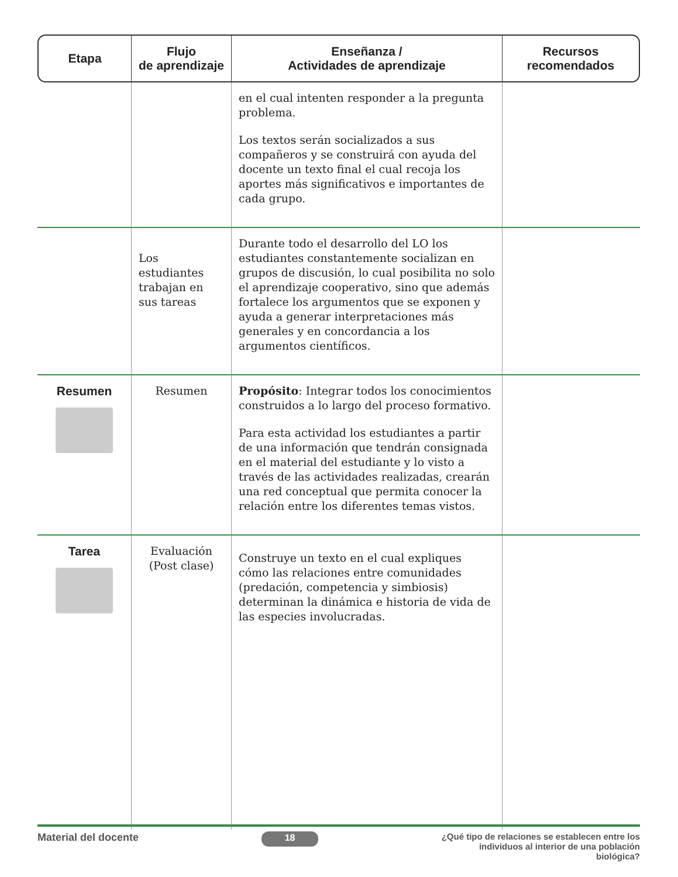| Etapa | Flujo de aprendizaje | Enseñanza / Actividades de aprendizaje | Recursos recomendados |
| --- | --- | --- | --- |
| | | en el cual intenten responder a la pregunta problema. Los textos serán socializados a sus compañeros y se construirá con ayuda del docente un texto final el cual recoja los aportes más significativos e importantes de cada grupo. | |
| | Los estudiantes trabajan en sus tareas | Durante todo el desarrollo del LO los estudiantes constantemente socializan en grupos de discusión, lo cual posibilita no solo el aprendizaje cooperativo, sino que además fortalece los argumentos que se exponen y ayuda a generar interpretaciones más generales y en concordancia a los argumentos científicos. | |
| Resumen | Resumen | Propósito : Integrar todos los conocimientos construidos a lo largo del proceso formativo. Para esta actividad los estudiantes a partir de una información que tendrán consignada en el material del estudiante y lo visto a través de las actividades realizadas, crearán una red conceptual que permita conocer la relación entre los diferentes temas vistos. | |
| Tarea | Evaluación (Post clase) | Construye un texto en el cual expliques cómo las relaciones entre comunidades (predación, competencia y simbiosis) determinan la dinámica e historia de vida de las especies involucradas. | |
Material del docente 18 ¿Qué tipo de relaciones se establecen entre los individuos al interior de una población biológica?